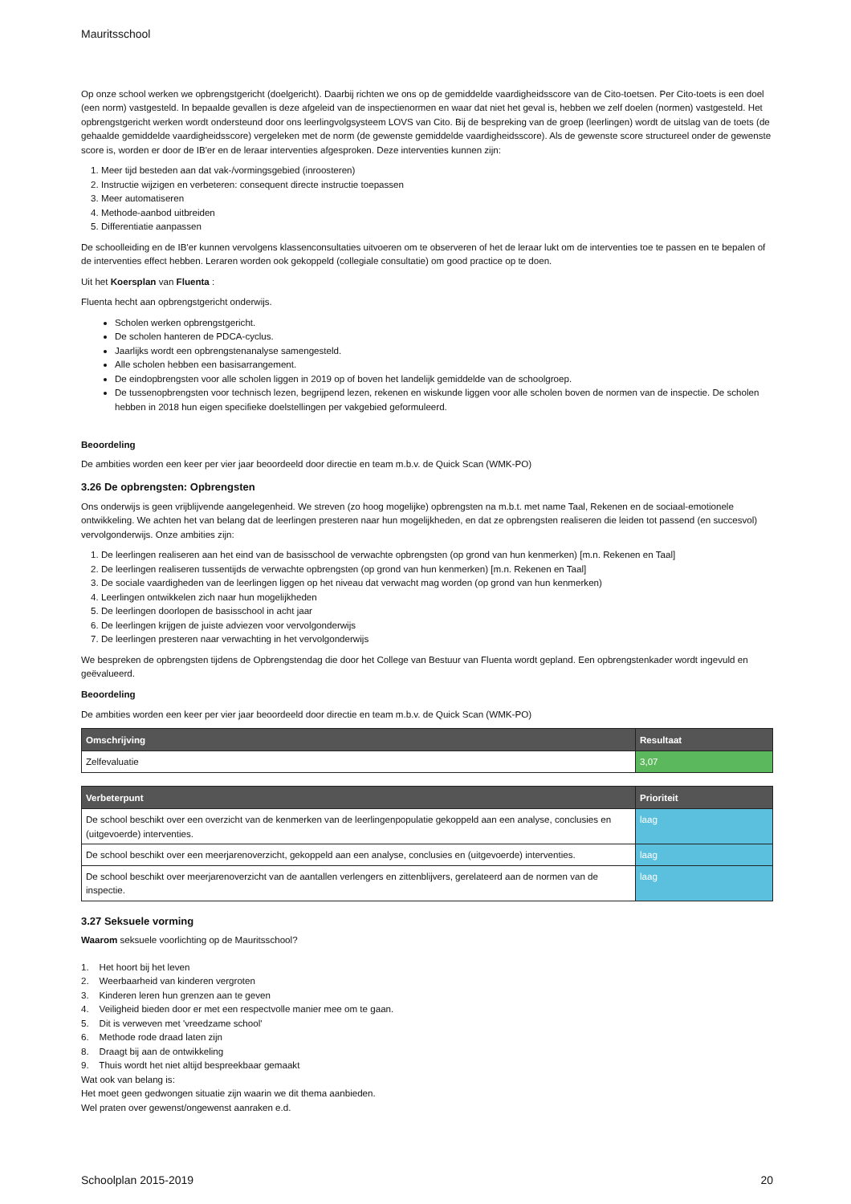Mauritsschool
Op onze school werken we opbrengstgericht (doelgericht). Daarbij richten we ons op de gemiddelde vaardigheidsscore van de Cito-toetsen. Per Cito-toets is een doel (een norm) vastgesteld. In bepaalde gevallen is deze afgeleid van de inspectienormen en waar dat niet het geval is, hebben we zelf doelen (normen) vastgesteld. Het opbrengstgericht werken wordt ondersteund door ons leerlingvolgsysteem LOVS van Cito. Bij de bespreking van de groep (leerlingen) wordt de uitslag van de toets (de gehaalde gemiddelde vaardigheidsscore) vergeleken met de norm (de gewenste gemiddelde vaardigheidsscore). Als de gewenste score structureel onder de gewenste score is, worden er door de IB'er en de leraar interventies afgesproken. Deze interventies kunnen zijn:
1. Meer tijd besteden aan dat vak-/vormingsgebied (inroosteren)
2. Instructie wijzigen en verbeteren: consequent directe instructie toepassen
3. Meer automatiseren
4. Methode-aanbod uitbreiden
5. Differentiatie aanpassen
De schoolleiding en de IB'er kunnen vervolgens klassenconsultaties uitvoeren om te observeren of het de leraar lukt om de interventies toe te passen en te bepalen of de interventies effect hebben. Leraren worden ook gekoppeld (collegiale consultatie) om good practice op te doen.
Uit het Koersplan van Fluenta :
Fluenta hecht aan opbrengstgericht onderwijs.
Scholen werken opbrengstgericht.
De scholen hanteren de PDCA-cyclus.
Jaarlijks wordt een opbrengstenanalyse samengesteld.
Alle scholen hebben een basisarrangement.
De eindopbrengsten voor alle scholen liggen in 2019 op of boven het landelijk gemiddelde van de schoolgroep.
De tussenopbrengsten voor technisch lezen, begrijpend lezen, rekenen en wiskunde liggen voor alle scholen boven de normen van de inspectie. De scholen hebben in 2018 hun eigen specifieke doelstellingen per vakgebied geformuleerd.
Beoordeling
De ambities worden een keer per vier jaar beoordeeld door directie en team m.b.v. de Quick Scan (WMK-PO)
3.26 De opbrengsten: Opbrengsten
Ons onderwijs is geen vrijblijvende aangelegenheid. We streven (zo hoog mogelijke) opbrengsten na m.b.t. met name Taal, Rekenen en de sociaal-emotionele ontwikkeling. We achten het van belang dat de leerlingen presteren naar hun mogelijkheden, en dat ze opbrengsten realiseren die leiden tot passend (en succesvol) vervolgonderwijs. Onze ambities zijn:
1. De leerlingen realiseren aan het eind van de basisschool de verwachte opbrengsten (op grond van hun kenmerken) [m.n. Rekenen en Taal]
2. De leerlingen realiseren tussentijds de verwachte opbrengsten (op grond van hun kenmerken) [m.n. Rekenen en Taal]
3. De sociale vaardigheden van de leerlingen liggen op het niveau dat verwacht mag worden (op grond van hun kenmerken)
4. Leerlingen ontwikkelen zich naar hun mogelijkheden
5. De leerlingen doorlopen de basisschool in acht jaar
6. De leerlingen krijgen de juiste adviezen voor vervolgonderwijs
7. De leerlingen presteren naar verwachting in het vervolgonderwijs
We bespreken de opbrengsten tijdens de Opbrengstendag die door het College van Bestuur van Fluenta wordt gepland. Een opbrengstenkader wordt ingevuld en geëvalueerd.
Beoordeling
De ambities worden een keer per vier jaar beoordeeld door directie en team m.b.v. de Quick Scan (WMK-PO)
| Omschrijving | Resultaat |
| --- | --- |
| Zelfevaluatie | 3,07 |
| Verbeterpunt | Prioriteit |
| --- | --- |
| De school beschikt over een overzicht van de kenmerken van de leerlingenpopulatie gekoppeld aan een analyse, conclusies en (uitgevoerde) interventies. | laag |
| De school beschikt over een meerjarenoverzicht, gekoppeld aan een analyse, conclusies en (uitgevoerde) interventies. | laag |
| De school beschikt over meerjarenoverzicht van de aantallen verlengers en zittenblijvers, gerelateerd aan de normen van de inspectie. | laag |
3.27 Seksuele vorming
Waarom seksuele voorlichting op de Mauritsschool?
1. Het hoort bij het leven
2. Weerbaarheid van kinderen vergroten
3. Kinderen leren hun grenzen aan te geven
4. Veiligheid bieden door er met een respectvolle manier mee om te gaan.
5. Dit is verweven met 'vreedzame school'
6. Methode rode draad laten zijn
8. Draagt bij aan de ontwikkeling
9. Thuis wordt het niet altijd bespreekbaar gemaakt
Wat ook van belang is:
Het moet geen gedwongen situatie zijn waarin we dit thema aanbieden.
Wel praten over gewenst/ongewenst aanraken e.d.
Schoolplan 2015-2019 20